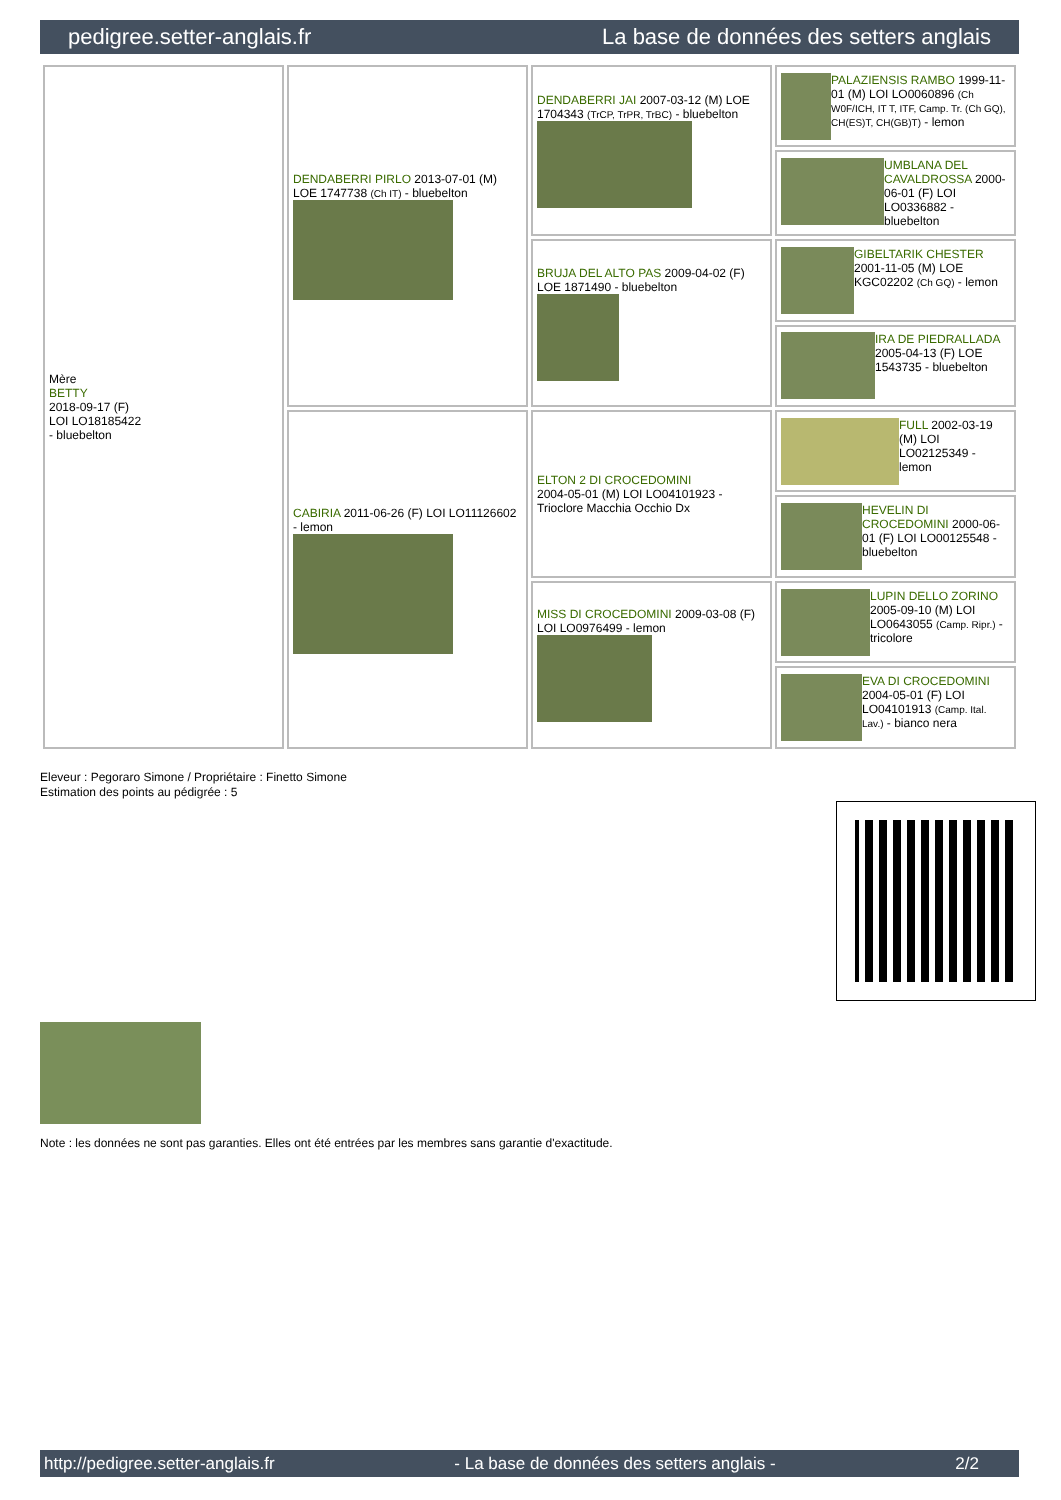pedigree.setter-anglais.fr La base de données des setters anglais
| Mère BETTY 2018-09-17 (F) LOI LO18185422 - bluebelton | DENDABERRI PIRLO 2013-07-01 (M) LOE 1747738 (Ch IT) - bluebelton | DENDABERRI JAI 2007-03-12 (M) LOE 1704343 (TrCP, TrPR, TrBC) - bluebelton | PALAZIENSIS RAMBO 1999-11-01 (M) LOI LO0060896 (Ch W0F/ICH, IT T, ITF, Camp. Tr. (Ch GQ), CH(ES)T, CH(GB)T) - lemon |
| | | | UMBLANA DEL CAVALDROSSA 2000-06-01 (F) LOI LO0336882 - bluebelton |
| | | BRUJA DEL ALTO PAS 2009-04-02 (F) LOE 1871490 - bluebelton | GIBELTARIK CHESTER 2001-11-05 (M) LOE KGC02202 (Ch GQ) - lemon |
| | | | IRA DE PIEDRALLADA 2005-04-13 (F) LOE 1543735 - bluebelton |
| | CABIRIA 2011-06-26 (F) LOI LO11126602 - lemon | ELTON 2 DI CROCEDOMINI 2004-05-01 (M) LOI LO04101923 - Trioclore Macchia Occhio Dx | FULL 2002-03-19 (M) LOI LO02125349 - lemon |
| | | | HEVELIN DI CROCEDOMINI 2000-06-01 (F) LOI LO00125548 - bluebelton |
| | | MISS DI CROCEDOMINI 2009-03-08 (F) LOI LO0976499 - lemon | LUPIN DELLO ZORINO 2005-09-10 (M) LOI LO0643055 (Camp. Ripr.) - tricolore |
| | | | EVA DI CROCEDOMINI 2004-05-01 (F) LOI LO04101913 (Camp. Ital. Lav.) - bianco nera |
Eleveur : Pegoraro Simone / Propriétaire : Finetto Simone
Estimation des points au pédigrée : 5
Note : les données ne sont pas garanties. Elles ont été entrées par les membres sans garantie d'exactitude.
http://pedigree.setter-anglais.fr - La base de données des setters anglais - 2/2